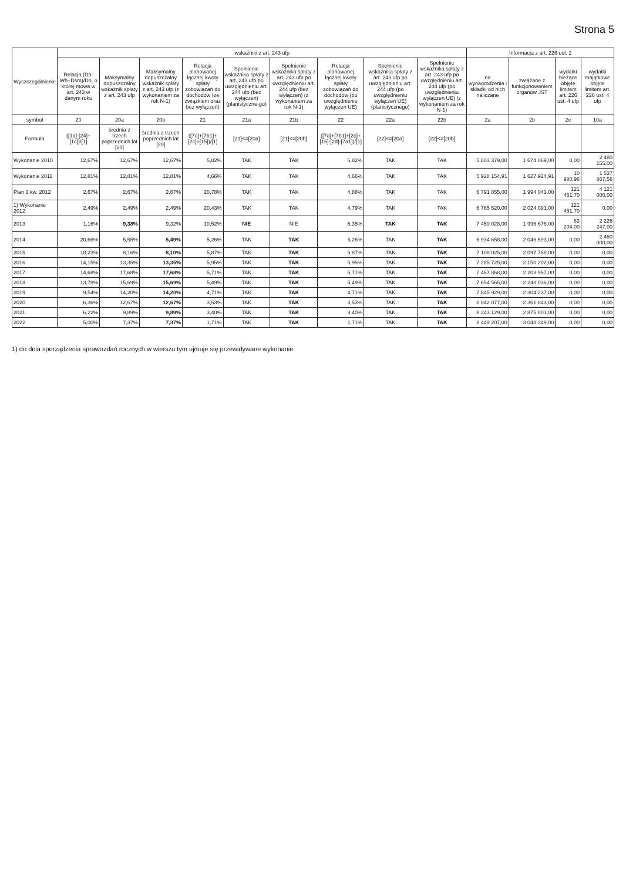Strona 5
| Wyszczególnienie | wskaźniki z art. 243 ufp | | | | | | | | | Informacja z art. 226 ust. 2 | | | |
| --- | --- | --- | --- | --- | --- | --- | --- | --- | --- | --- | --- | --- | --- |
| | Relacja (Db-Wb+Dsm)/Do, o której mowa w art. 243 w danym roku | Maksymalny dopuszczalny wskaźnik spłaty z art. 243 ufp | Maksymalny dopuszczalny wskaźnik spłaty z art. 243 ufp (z wykonaniem za rok N-1) | Relacja planowanej łącznej kwoty spłaty zobowiązań do dochodów (ze związkiem oraz bez wyłączeń) | Spełnienie wskaźnika spłaty z art. 243 ufp po uwzględnieniu art. 244 ufp (bez wyłączeń) (planistyczne-go) | Spełnienie wskaźnika spłaty z art. 243 ufp po uwzględnieniu art. 244 ufp (bez wyłączeń) (z wykonaniem za rok N-1) | Relacja planowanej łącznej kwoty spłaty zobowiązań do dochodów (po uwzględnieniu wyłączeń UE) | Spełnienie wskaźnika spłaty z art. 243 ufp po uwzględnieniu art. 244 ufp (po uwzględnieniu wyłączeń UE) (planistycznego) | Spełnienie wskaźnika spłaty z art. 243 ufp po uwzględnieniu art. 244 ufp (po uwzględnieniu wyłączeń UE) (z wykonaniem za rok N-1) | na wynagrodzenia i składki od nich naliczane | związane z funkcjonowaniem organów JST | wydatki bieżące objęte limitem art. 226 ust. 4 ufp | wydatki majątkowe objęte limitem art. 226 ust. 4 ufp |
| symbol | 20 | 20a | 20b | 21 | 21a | 21b | 22 | 22a | 22b | 2a | 2b | 2e | 10a |
| Formuła | ([1a]-[24]+[1c])/[1] | średnia z trzech poprzednich lat [20] | średnia z trzech poprzednich lat [20] | ([7a]+[7b1]+[2c]+[15])/[1] | [21]<=[20a] | [21]<=[20b] | ([7a]+[7b1]+[2c]+[15]-[2d]-[7a1])/[1] | [22]<=[20a] | [22]<=[20b] | | | | |
| Wykonanie 2010 | 12,67% | 12,67% | 12,67% | 5,82% | TAK | TAK | 5,82% | TAK | TAK | 5 803 379,00 | 1 674 069,00 | 0,00 | 2 480 155,00 |
| Wykonanie 2011 | 12,81% | 12,81% | 12,81% | 4,66% | TAK | TAK | 4,66% | TAK | TAK | 5 928 154,91 | 1 627 924,91 | 10 980,96 | 1 537 867,56 |
| Plan 3 kw. 2012 | 2,67% | 2,67% | 2,67% | 20,78% | TAK | TAK | 4,88% | TAK | TAK | 6 791 855,00 | 1 994 043,00 | 121 451,70 | 4 121 000,00 |
| 1) Wykonanie 2012 | 2,49% | 2,49% | 2,49% | 20,43% | TAK | TAK | 4,79% | TAK | TAK | 6 765 520,00 | 2 024 091,00 | 121 451,70 | 0,00 |
| 2013 | 1,16% | 9,38% | 9,32% | 10,52% | NIE | NIE | 6,35% | TAK | TAK | 7 459 028,00 | 1 996 676,00 | 83 204,00 | 2 226 247,00 |
| 2014 | 20,66% | 5,55% | 5,49% | 5,26% | TAK | TAK | 5,26% | TAK | TAK | 6 934 658,00 | 2 046 593,00 | 0,00 | 2 460 000,00 |
| 2015 | 18,23% | 8,16% | 8,10% | 5,87% | TAK | TAK | 5,87% | TAK | TAK | 7 108 025,00 | 2 097 758,00 | 0,00 | 0,00 |
| 2016 | 14,15% | 13,35% | 13,35% | 5,95% | TAK | TAK | 5,95% | TAK | TAK | 7 285 725,00 | 2 150 202,00 | 0,00 | 0,00 |
| 2017 | 14,68% | 17,68% | 17,68% | 5,71% | TAK | TAK | 5,71% | TAK | TAK | 7 467 868,00 | 2 203 957,00 | 0,00 | 0,00 |
| 2018 | 13,78% | 15,69% | 15,69% | 5,49% | TAK | TAK | 5,49% | TAK | TAK | 7 654 565,00 | 2 248 036,00 | 0,00 | 0,00 |
| 2019 | 9,54% | 14,20% | 14,20% | 4,71% | TAK | TAK | 4,71% | TAK | TAK | 7 845 929,00 | 2 304 237,00 | 0,00 | 0,00 |
| 2020 | 6,36% | 12,67% | 12,67% | 3,53% | TAK | TAK | 3,53% | TAK | TAK | 8 042 077,00 | 2 361 843,00 | 0,00 | 0,00 |
| 2021 | 6,22% | 9,89% | 9,89% | 3,40% | TAK | TAK | 3,40% | TAK | TAK | 8 243 129,00 | 2 875 801,00 | 0,00 | 0,00 |
| 2022 | 5,00% | 7,37% | 7,37% | 1,71% | TAK | TAK | 1,71% | TAK | TAK | 8 449 207,00 | 3 048 349,00 | 0,00 | 0,00 |
1) do dnia sporządzenia sprawozdań rocznych w wierszu tym ujmuje się przewidywane wykonanie